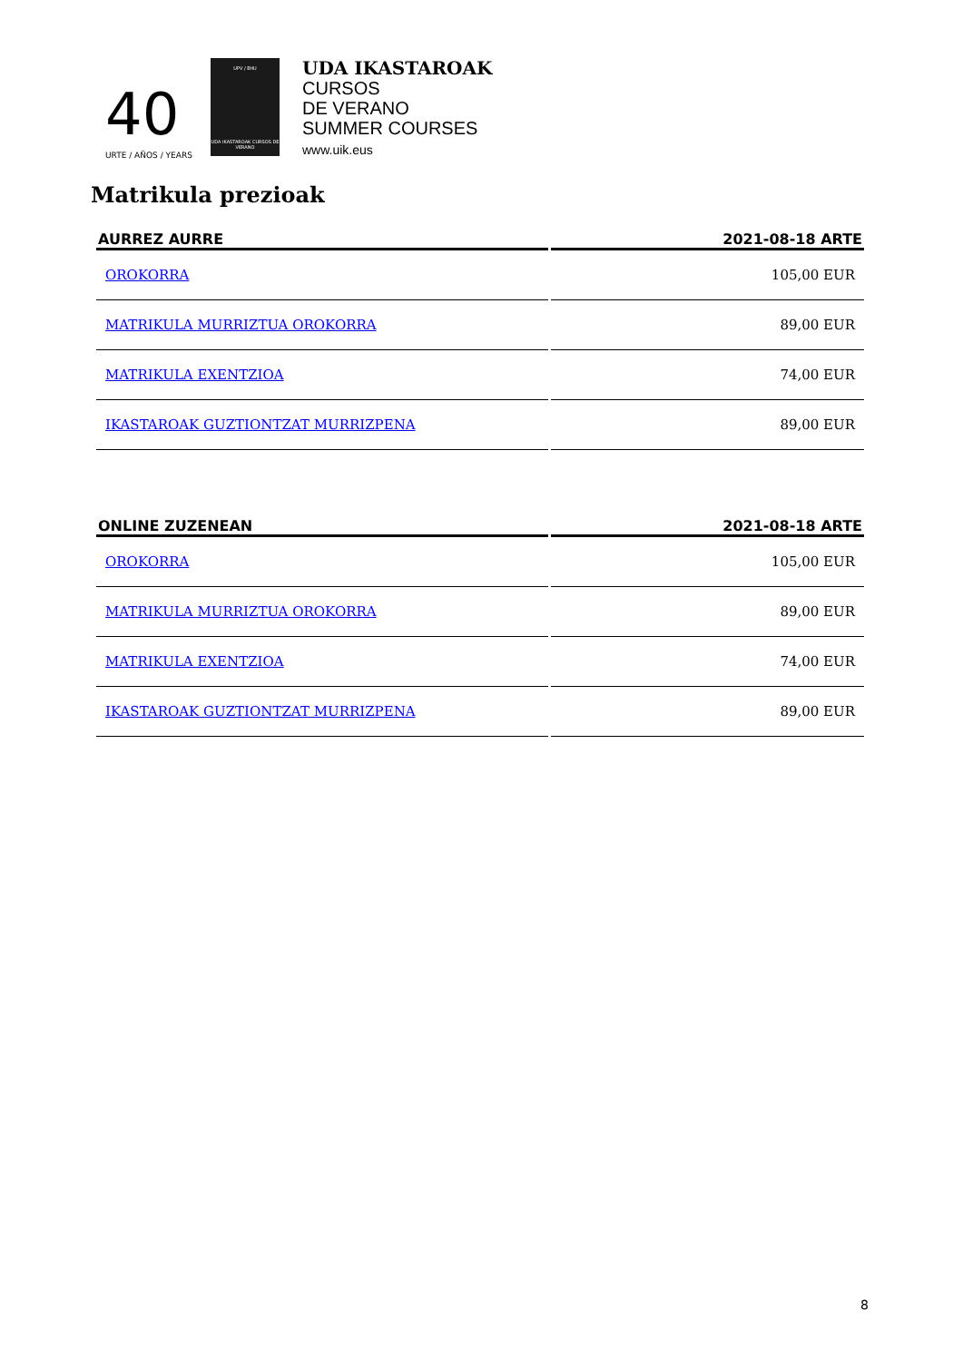40
URTE / AÑOS / YEARS
UPV / EHU
UDA IKASTAROAK CURSOS DE VERANO
UDA IKASTAROAK
CURSOS
DE VERANO
SUMMER COURSES
www.uik.eus
Matrikula prezioak
| AURREZ AURRE | 2021-08-18 ARTE |
| --- | --- |
| OROKORRA | 105,00 EUR |
| MATRIKULA MURRIZTUA OROKORRA | 89,00 EUR |
| MATRIKULA EXENTZIOA | 74,00 EUR |
| IKASTAROAK GUZTIONTZAT MURRIZPENA | 89,00 EUR |
| ONLINE ZUZENEAN | 2021-08-18 ARTE |
| --- | --- |
| OROKORRA | 105,00 EUR |
| MATRIKULA MURRIZTUA OROKORRA | 89,00 EUR |
| MATRIKULA EXENTZIOA | 74,00 EUR |
| IKASTAROAK GUZTIONTZAT MURRIZPENA | 89,00 EUR |
8